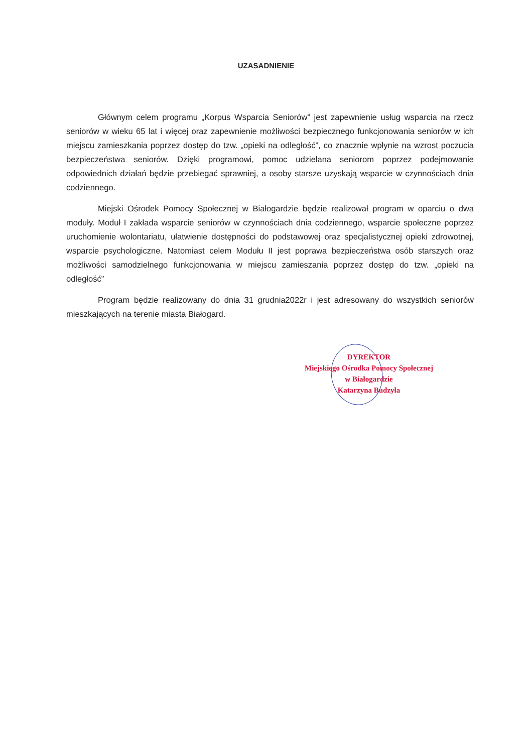UZASADNIENIE
Głównym celem programu „Korpus Wsparcia Seniorów” jest zapewnienie usług wsparcia na rzecz seniorów w wieku 65 lat i więcej oraz zapewnienie możliwości bezpiecznego funkcjonowania seniorów w ich miejscu zamieszkania poprzez dostęp do tzw. „opieki na odległość”, co znacznie wpłynie na wzrost poczucia bezpieczeństwa seniorów. Dzięki programowi, pomoc udzielana seniorom poprzez podejmowanie odpowiednich działań będzie przebiegać sprawniej, a osoby starsze uzyskają wsparcie w czynnościach dnia codziennego.
Miejski Ośrodek Pomocy Społecznej w Białogardzie będzie realizował program w oparciu o dwa moduły. Moduł I zakłada wsparcie seniorów w czynnościach dnia codziennego, wsparcie społeczne poprzez uruchomienie wolontariatu, ułatwienie dostępności do podstawowej oraz specjalistycznej opieki zdrowotnej, wsparcie psychologiczne. Natomiast celem Modułu II jest poprawa bezpieczeństwa osób starszych oraz możliwości samodzielnego funkcjonowania w miejscu zamieszania poprzez dostęp do tzw. „opieki na odległość”
Program będzie realizowany do dnia 31 grudnia2022r i jest adresowany do wszystkich seniorów mieszkających na terenie miasta Białogard.
DYREKTOR
Miejskiego Ośrodka Pomocy Społecznej
w Białogardzie
Katarzyna Budzyła